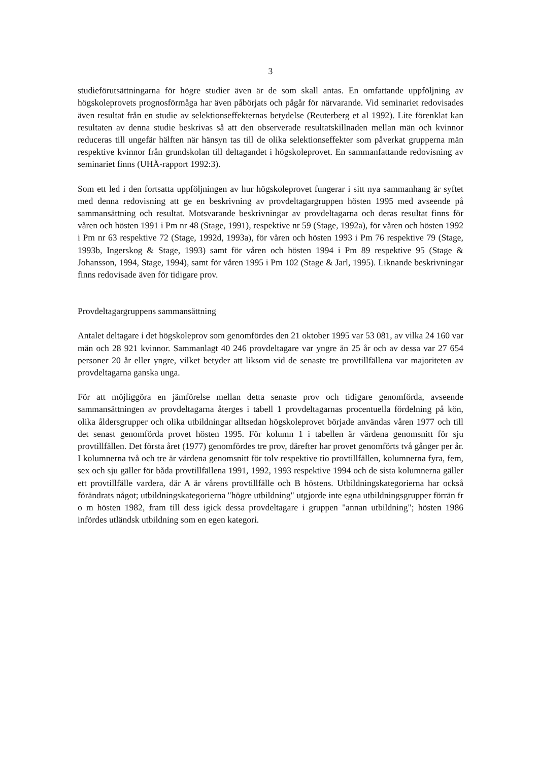3
studieförutsättningarna för högre studier även är de som skall antas. En omfattande uppföljning av högskoleprovets prognosförmåga har även påbörjats och pågår för närvarande. Vid seminariet redovisades även resultat från en studie av selektionseffekternas betydelse (Reuterberg et al 1992). Lite förenklat kan resultaten av denna studie beskrivas så att den observerade resultatskillnaden mellan män och kvinnor reduceras till ungefär hälften när hänsyn tas till de olika selektionseffekter som påverkat grupperna män respektive kvinnor från grundskolan till deltagandet i högskoleprovet. En sammanfattande redovisning av seminariet finns (UHÄ-rapport 1992:3).
Som ett led i den fortsatta uppföljningen av hur högskoleprovet fungerar i sitt nya sammanhang är syftet med denna redovisning att ge en beskrivning av provdeltagargruppen hösten 1995 med avseende på sammansättning och resultat. Motsvarande beskrivningar av provdeltagarna och deras resultat finns för våren och hösten 1991 i Pm nr 48 (Stage, 1991), respektive nr 59 (Stage, 1992a), för våren och hösten 1992 i Pm nr 63 respektive 72 (Stage, 1992d, 1993a), för våren och hösten 1993 i Pm 76 respektive 79 (Stage, 1993b, Ingerskog & Stage, 1993) samt för våren och hösten 1994 i Pm 89 respektive 95 (Stage & Johansson, 1994, Stage, 1994), samt för våren 1995 i Pm 102 (Stage & Jarl, 1995). Liknande beskrivningar finns redovisade även för tidigare prov.
Provdeltagargruppens sammansättning
Antalet deltagare i det högskoleprov som genomfördes den 21 oktober 1995 var 53 081, av vilka 24 160 var män och 28 921 kvinnor. Sammanlagt 40 246 provdeltagare var yngre än 25 år och av dessa var 27 654 personer 20 år eller yngre, vilket betyder att liksom vid de senaste tre provtillfällena var majoriteten av provdeltagarna ganska unga.
För att möjliggöra en jämförelse mellan detta senaste prov och tidigare genomförda, avseende sammansättningen av provdeltagarna återges i tabell 1 provdeltagarnas procentuella fördelning på kön, olika åldersgrupper och olika utbildningar alltsedan högskoleprovet började användas våren 1977 och till det senast genomförda provet hösten 1995. För kolumn 1 i tabellen är värdena genomsnitt för sju provtillfällen. Det första året (1977) genomfördes tre prov, därefter har provet genomförts två gånger per år. I kolumnerna två och tre är värdena genomsnitt för tolv respektive tio provtillfällen, kolumnerna fyra, fem, sex och sju gäller för båda provtillfällena 1991, 1992, 1993 respektive 1994 och de sista kolumnerna gäller ett provtillfälle vardera, där A är vårens provtillfälle och B höstens. Utbildningskategorierna har också förändrats något; utbildningskategorierna "högre utbildning" utgjorde inte egna utbildningsgrupper förrän fr o m hösten 1982, fram till dess igick dessa provdeltagare i gruppen "annan utbildning"; hösten 1986 infördes utländsk utbildning som en egen kategori.